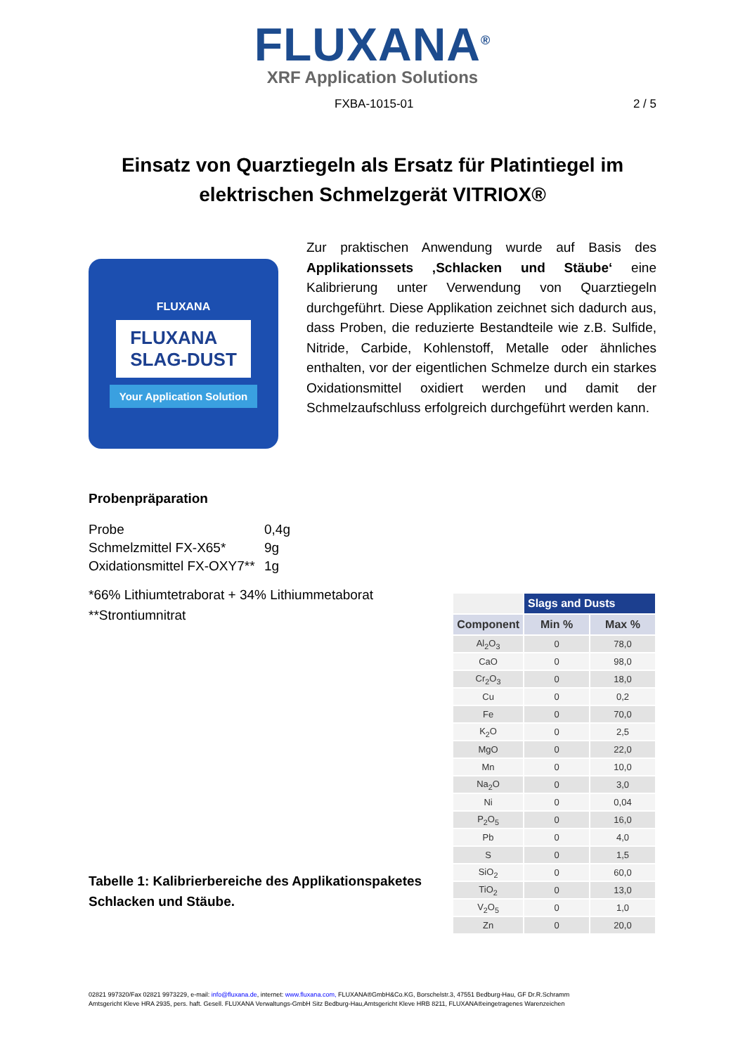FLUXANA<sup>®</sup>
XRF Application Solutions
FXBA-1015-01 2 / 5
Einsatz von Quarztiegeln als Ersatz für Platintiegel im
elektrischen Schmelzgerät VITRIOX®
FLUXANA
FLUXANA
SLAG-DUST
Your Application Solution
Zur praktischen Anwendung wurde auf Basis des Applikationssets ‚Schlacken und Stäube‘ eine Kalibrierung unter Verwendung von Quarztiegeln durchgeführt. Diese Applikation zeichnet sich dadurch aus, dass Proben, die reduzierte Bestandteile wie z.B. Sulfide, Nitride, Carbide, Kohlenstoff, Metalle oder ähnliches enthalten, vor der eigentlichen Schmelze durch ein starkes Oxidationsmittel oxidiert werden und damit der Schmelzaufschluss erfolgreich durchgeführt werden kann.
Probenpräparation
| Probe | 0,4g |
| Schmelzmittel FX-X65* | 9g |
| Oxidationsmittel FX-OXY7** | 1g |
*66% Lithiumtetraborat + 34% Lithiummetaborat
**Strontiumnitrat
Tabelle 1: Kalibrierbereiche des Applikationspaketes
Schlacken und Stäube.
| | Slags and Dusts | |
| --- | --- | --- |
| Component | Min % | Max % |
| Al<sub>2</sub>O<sub>3</sub> | 0 | 78,0 |
| CaO | 0 | 98,0 |
| Cr<sub>2</sub>O<sub>3</sub> | 0 | 18,0 |
| Cu | 0 | 0,2 |
| Fe | 0 | 70,0 |
| K<sub>2</sub>O | 0 | 2,5 |
| MgO | 0 | 22,0 |
| Mn | 0 | 10,0 |
| Na<sub>2</sub>O | 0 | 3,0 |
| Ni | 0 | 0,04 |
| P<sub>2</sub>O<sub>5</sub> | 0 | 16,0 |
| Pb | 0 | 4,0 |
| S | 0 | 1,5 |
| SiO<sub>2</sub> | 0 | 60,0 |
| TiO<sub>2</sub> | 0 | 13,0 |
| V<sub>2</sub>O<sub>5</sub> | 0 | 1,0 |
| Zn | 0 | 20,0 |
02821 997320/Fax 02821 9973229, e-mail: info@fluxana.de, internet: www.fluxana.com, FLUXANA®GmbH&Co.KG, Borschelstr.3, 47551 Bedburg-Hau, GF Dr.R.Schramm
Amtsgericht Kleve HRA 2935, pers. haft. Gesell. FLUXANA Verwaltungs-GmbH Sitz Bedburg-Hau,Amtsgericht Kleve HRB 8211, FLUXANA®eingetragenes Warenzeichen